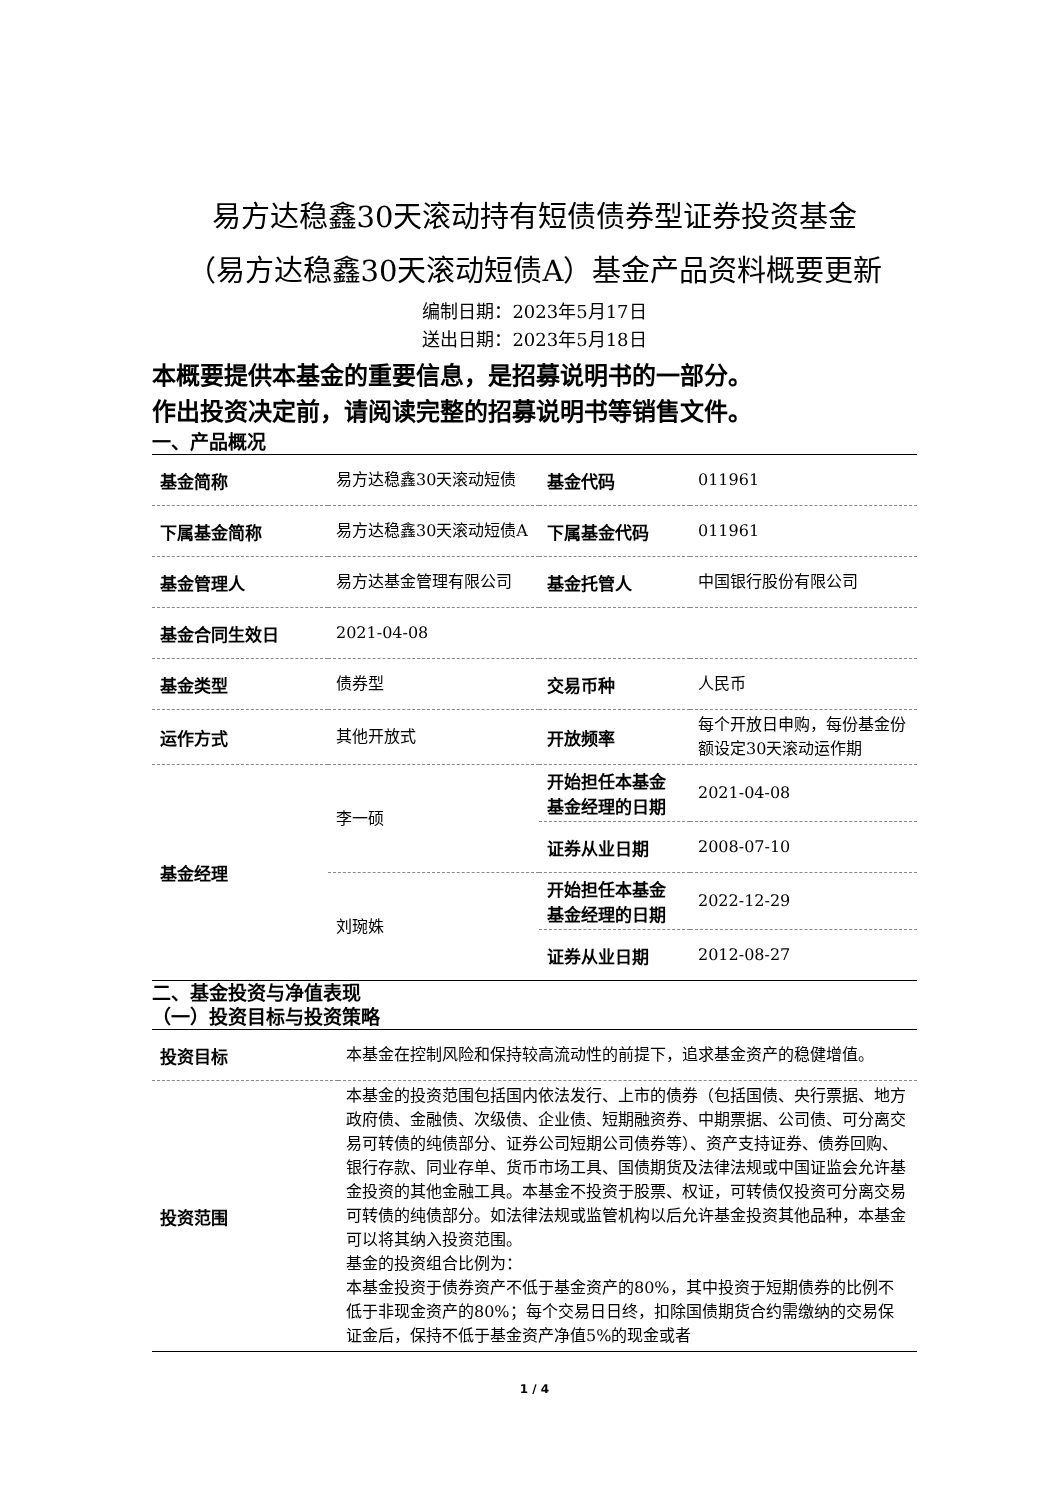易方达稳鑫30天滚动持有短债债券型证券投资基金
（易方达稳鑫30天滚动短债A）基金产品资料概要更新
编制日期：2023年5月17日
送出日期：2023年5月18日
本概要提供本基金的重要信息，是招募说明书的一部分。
作出投资决定前，请阅读完整的招募说明书等销售文件。
一、产品概况
| 基金简称 | 易方达稳鑫30天滚动短债 | 基金代码 | 011961 |
| 下属基金简称 | 易方达稳鑫30天滚动短债A | 下属基金代码 | 011961 |
| 基金管理人 | 易方达基金管理有限公司 | 基金托管人 | 中国银行股份有限公司 |
| 基金合同生效日 | 2021-04-08 | | |
| 基金类型 | 债券型 | 交易币种 | 人民币 |
| 运作方式 | 其他开放式 | 开放频率 | 每个开放日申购，每份基金份额设定30天滚动运作期 |
| 基金经理 | 李一硕 | 开始担任本基金基金经理的日期 | 2021-04-08 |
| | | 证券从业日期 | 2008-07-10 |
| | 刘琬姝 | 开始担任本基金基金经理的日期 | 2022-12-29 |
| | | 证券从业日期 | 2012-08-27 |
二、基金投资与净值表现
（一）投资目标与投资策略
| 投资目标 | 本基金在控制风险和保持较高流动性的前提下，追求基金资产的稳健增值。 |
| 投资范围 | 本基金的投资范围包括国内依法发行、上市的债券（包括国债、央行票据、地方政府债、金融债、次级债、企业债、短期融资券、中期票据、公司债、可分离交易可转债的纯债部分、证券公司短期公司债券等）、资产支持证券、债券回购、银行存款、同业存单、货币市场工具、国债期货及法律法规或中国证监会允许基金投资的其他金融工具。本基金不投资于股票、权证，可转债仅投资可分离交易可转债的纯债部分。如法律法规或监管机构以后允许基金投资其他品种，本基金可以将其纳入投资范围。 基金的投资组合比例为： 本基金投资于债券资产不低于基金资产的80%，其中投资于短期债券的比例不低于非现金资产的80%；每个交易日日终，扣除国债期货合约需缴纳的交易保证金后，保持不低于基金资产净值5%的现金或者 |
1 / 4